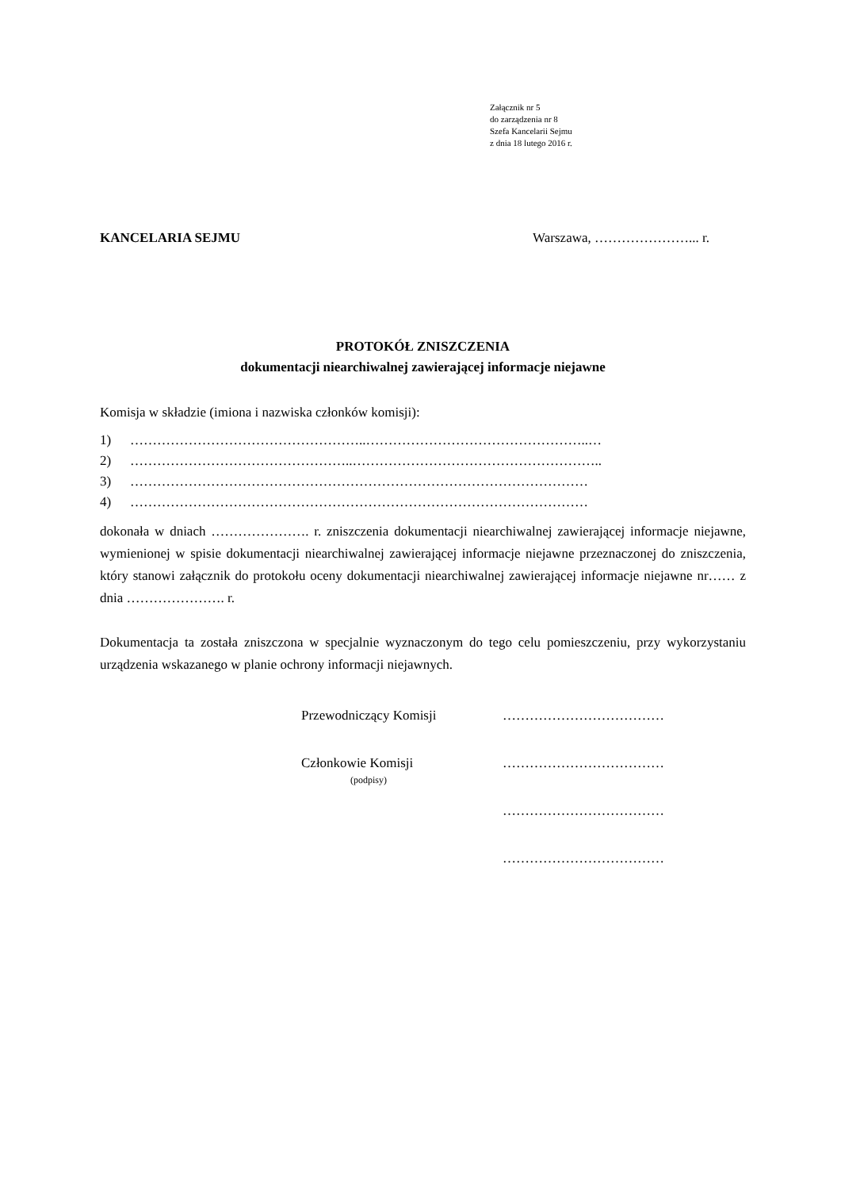Załącznik nr 5
do zarządzenia nr 8
Szefa Kancelarii Sejmu
z dnia 18 lutego 2016 r.
KANCELARIA SEJMU Warszawa, …………………... r.
PROTOKÓŁ ZNISZCZENIA
dokumentacji niearchiwalnej zawierającej informacje niejawne
Komisja w składzie (imiona i nazwiska członków komisji):
1) ……………………………………………..…………………………………………..…
2) …………………………………………..………………………………………………..
3) …………………………………………………………………………………………
4) …………………………………………………………………………………………
dokonała w dniach …………………. r. zniszczenia dokumentacji niearchiwalnej zawierającej informacje niejawne, wymienionej w spisie dokumentacji niearchiwalnej zawierającej informacje niejawne przeznaczonej do zniszczenia, który stanowi załącznik do protokołu oceny dokumentacji niearchiwalnej zawierającej informacje niejawne nr…… z dnia …………………. r.
Dokumentacja ta została zniszczona w specjalnie wyznaczonym do tego celu pomieszczeniu, przy wykorzystaniu urządzenia wskazanego w planie ochrony informacji niejawnych.
Przewodniczący Komisji ………………………………
Członkowie Komisji
(podpisy) ………………………………
………………………………
………………………………